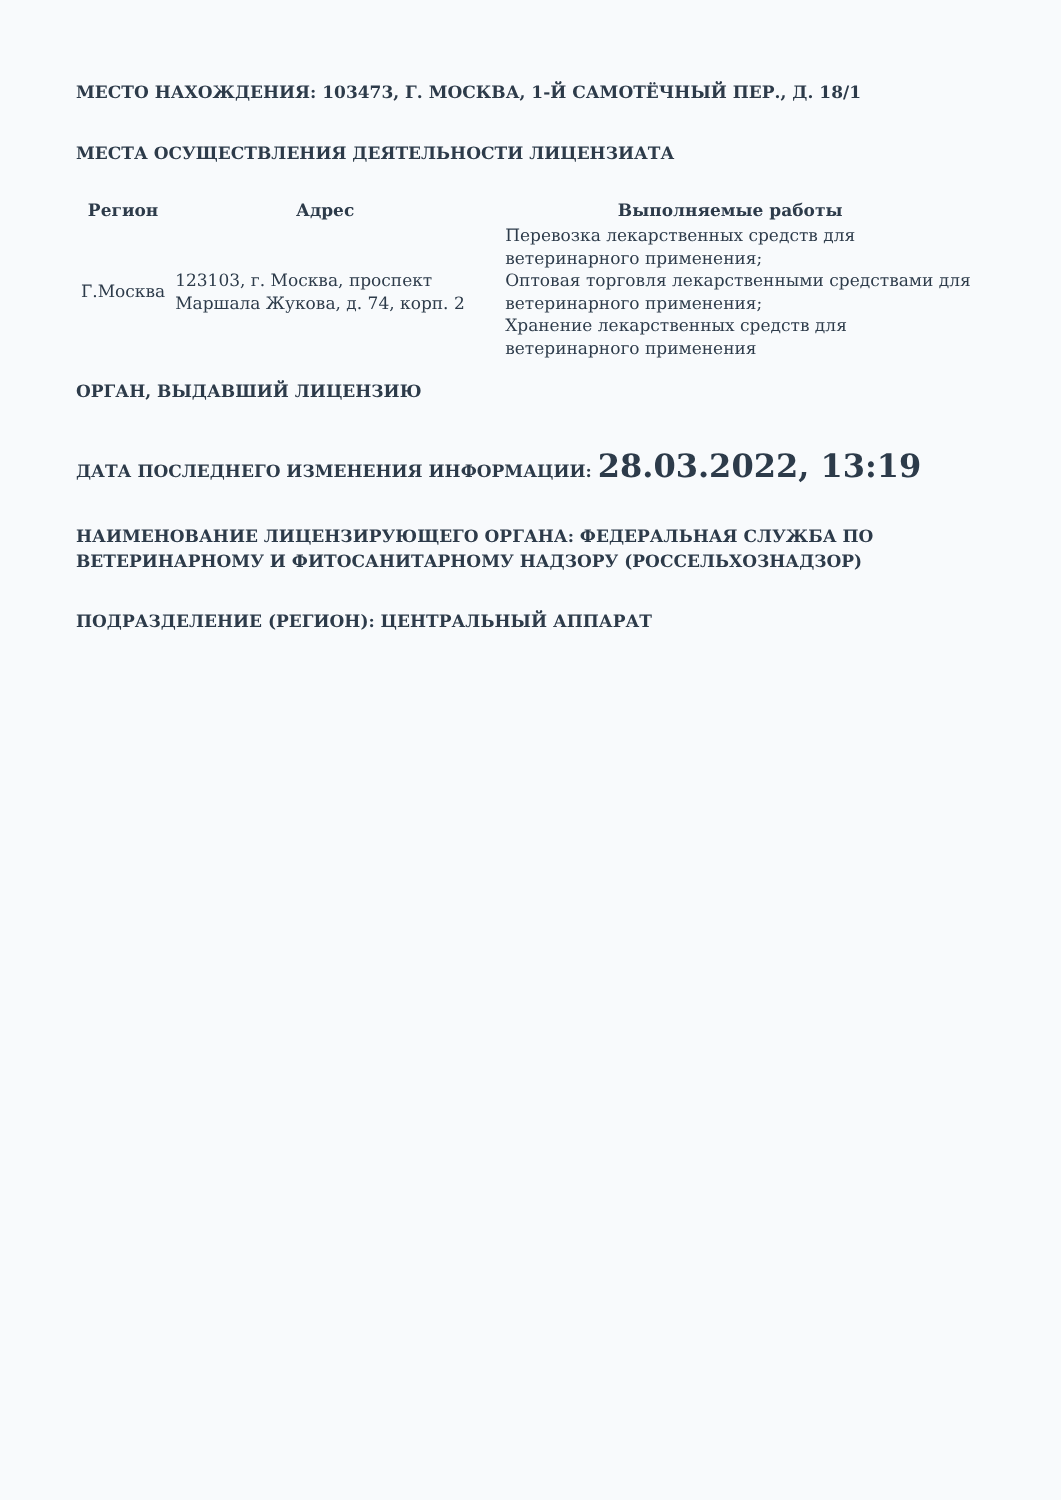МЕСТО НАХОЖДЕНИЯ: 103473, Г. МОСКВА, 1-Й САМОТЁЧНЫЙ ПЕР., Д. 18/1
МЕСТА ОСУЩЕСТВЛЕНИЯ ДЕЯТЕЛЬНОСТИ ЛИЦЕНЗИАТА
| Регион | Адрес | Выполняемые работы |
| --- | --- | --- |
| Г.Москва | 123103, г. Москва, проспект Маршала Жукова, д. 74, корп. 2 | Перевозка лекарственных средств для ветеринарного применения; Оптовая торговля лекарственными средствами для ветеринарного применения; Хранение лекарственных средств для ветеринарного применения |
ОРГАН, ВЫДАВШИЙ ЛИЦЕНЗИЮ
ДАТА ПОСЛЕДНЕГО ИЗМЕНЕНИЯ ИНФОРМАЦИИ: 28.03.2022, 13:19
НАИМЕНОВАНИЕ ЛИЦЕНЗИРУЮЩЕГО ОРГАНА: ФЕДЕРАЛЬНАЯ СЛУЖБА ПО ВЕТЕРИНАРНОМУ И ФИТОСАНИТАРНОМУ НАДЗОРУ (РОССЕЛЬХОЗНАДЗОР)
ПОДРАЗДЕЛЕНИЕ (РЕГИОН): ЦЕНТРАЛЬНЫЙ АППАРАТ